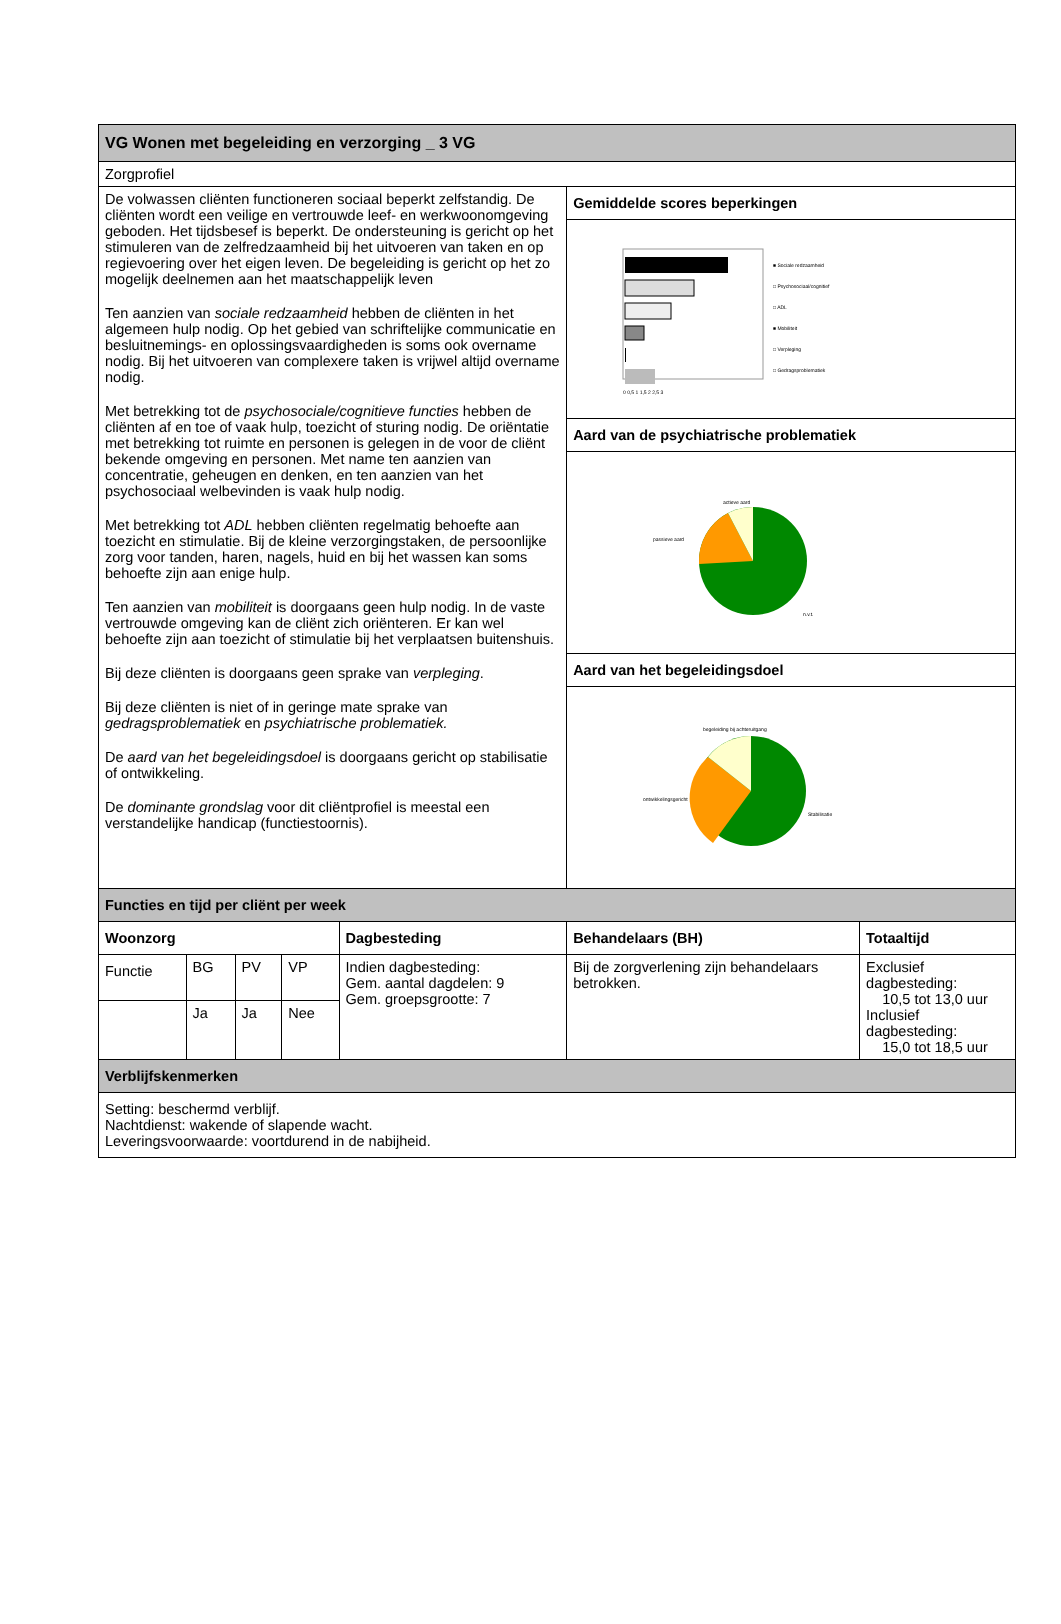| VG Wonen met begeleiding en verzorging _ 3 VG | | | | | | |
| Zorgprofiel | | | | | | |
| De volwassen cliënten functioneren sociaal beperkt zelfstandig. De cliënten wordt een veilige en vertrouwde leef- en werkwoonomgeving geboden. Het tijdsbesef is beperkt. De ondersteuning is gericht op het stimuleren van de zelfredzaamheid bij het uitvoeren van taken en op regievoering over het eigen leven. De begeleiding is gericht op het zo mogelijk deelnemen aan het maatschappelijk leven Ten aanzien van sociale redzaamheid hebben de cliënten in het algemeen hulp nodig. Op het gebied van schriftelijke communicatie en besluitnemings- en oplossingsvaardigheden is soms ook overname nodig. Bij het uitvoeren van complexere taken is vrijwel altijd overname nodig. Met betrekking tot de psychosociale/cognitieve functies hebben de cliënten af en toe of vaak hulp, toezicht of sturing nodig. De oriëntatie met betrekking tot ruimte en personen is gelegen in de voor de cliënt bekende omgeving en personen. Met name ten aanzien van concentratie, geheugen en denken, en ten aanzien van het psychosociaal welbevinden is vaak hulp nodig. Met betrekking tot ADL hebben cliënten regelmatig behoefte aan toezicht en stimulatie. Bij de kleine verzorgingstaken, de persoonlijke zorg voor tanden, haren, nagels, huid en bij het wassen kan soms behoefte zijn aan enige hulp. Ten aanzien van mobiliteit is doorgaans geen hulp nodig. In de vaste vertrouwde omgeving kan de cliënt zich oriënteren. Er kan wel behoefte zijn aan toezicht of stimulatie bij het verplaatsen buitenshuis. Bij deze cliënten is doorgaans geen sprake van verpleging . Bij deze cliënten is niet of in geringe mate sprake van gedragsproblematiek en psychiatrische problematiek. De aard van het begeleidingsdoel is doorgaans gericht op stabilisatie of ontwikkeling. De dominante grondslag voor dit cliëntprofiel is meestal een verstandelijke handicap (functiestoornis). | | | | | Gemiddelde scores beperkingen | |
| | | | | | ■ Sociale redzaamheid □ Psychosociaal/cognitief □ ADL ■ Mobiliteit □ Verpleging □ Gedragsproblematiek 0 0,5 1 1,5 2 2,5 3 | |
| | | | | | Aard van de psychiatrische problematiek | |
| | | | | | actieve aard passieve aard n.v.t. | |
| | | | | | Aard van het begeleidingsdoel | |
| | | | | | begeleiding bij achteruitgang ontwikkelingsgericht Stabilisatie | |
| Functies en tijd per cliënt per week | | | | | | |
| Woonzorg | | | | Dagbesteding | Behandelaars (BH) | Totaaltijd |
| Functie | BG | PV | VP | Indien dagbesteding: Gem. aantal dagdelen: 9 Gem. groepsgrootte: 7 | Bij de zorgverlening zijn behandelaars betrokken. | Exclusief dagbesteding: 10,5 tot 13,0 uur Inclusief dagbesteding: 15,0 tot 18,5 uur |
| | Ja | Ja | Nee | | | |
| Verblijfskenmerken | | | | | | |
| Setting: beschermd verblijf. Nachtdienst: wakende of slapende wacht. Leveringsvoorwaarde: voortdurend in de nabijheid. | | | | | | |